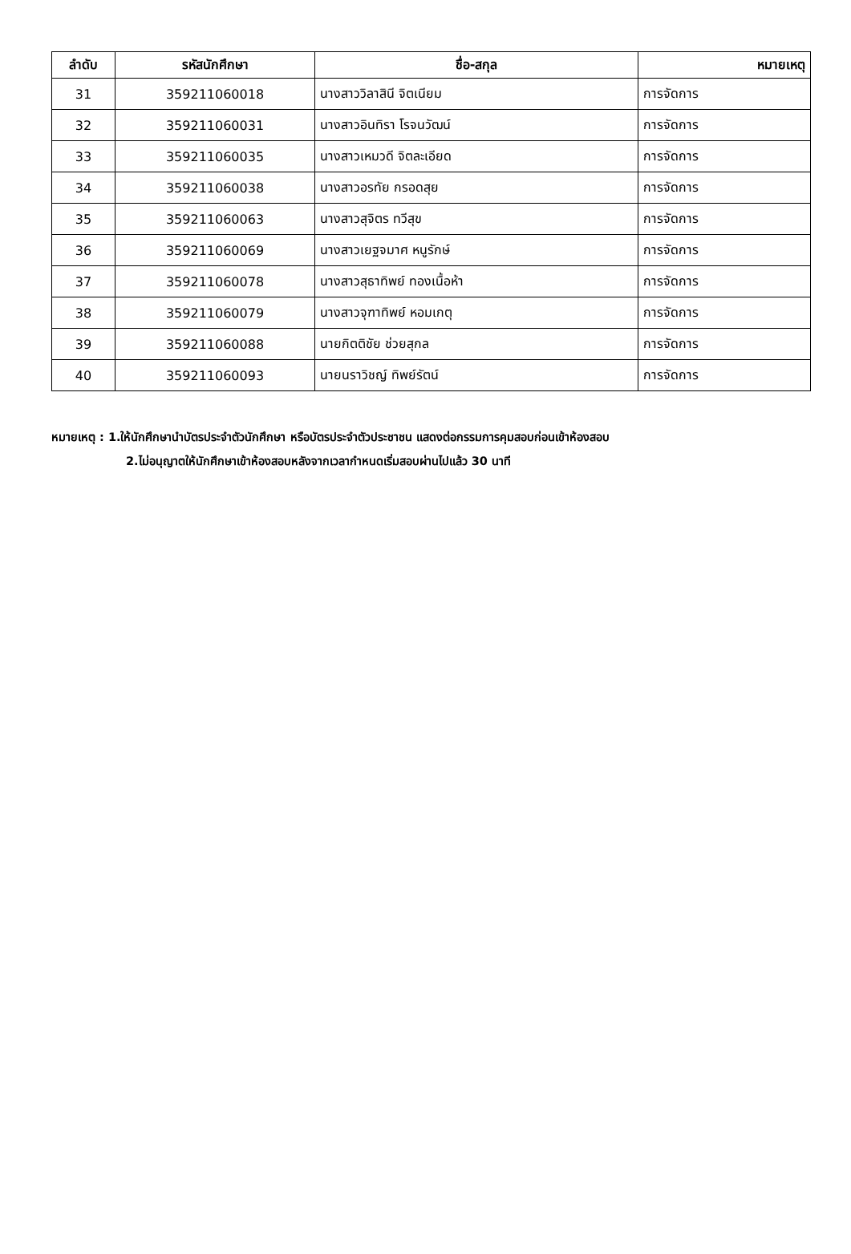| ลำดับ | รหัสนักศึกษา | ชื่อ-สกุล | หมายเหตุ |
| --- | --- | --- | --- |
| 31 | 359211060018 | นางสาววิลาสินี จิตเนียม | การจัดการ |
| 32 | 359211060031 | นางสาวอินทิรา โรจนวัฒน์ | การจัดการ |
| 33 | 359211060035 | นางสาวเหมวดี จิตละเอียด | การจัดการ |
| 34 | 359211060038 | นางสาวอรทัย กรอดสุย | การจัดการ |
| 35 | 359211060063 | นางสาวสุจิตร ทวีสุข | การจัดการ |
| 36 | 359211060069 | นางสาวเยฐจมาศ หนูรักษ์ | การจัดการ |
| 37 | 359211060078 | นางสาวสุธาทิพย์ ทองเนื้อห้า | การจัดการ |
| 38 | 359211060079 | นางสาวจุฑาทิพย์ หอมเกตุ | การจัดการ |
| 39 | 359211060088 | นายกิตติชัย ช่วยสุกล | การจัดการ |
| 40 | 359211060093 | นายนราวิชญ์ ทิพย์รัตน์ | การจัดการ |
หมายเหตุ : 1.ให้นักศึกษานำบัตรประจำตัวนักศึกษา หรือบัตรประจำตัวประชาชน แสดงต่อกรรมการคุมสอบก่อนเข้าห้องสอบ
2.ไม่อนุญาตให้นักศึกษาเข้าห้องสอบหลังจากเวลากำหนดเริ่มสอบผ่านไปแล้ว 30 นาที